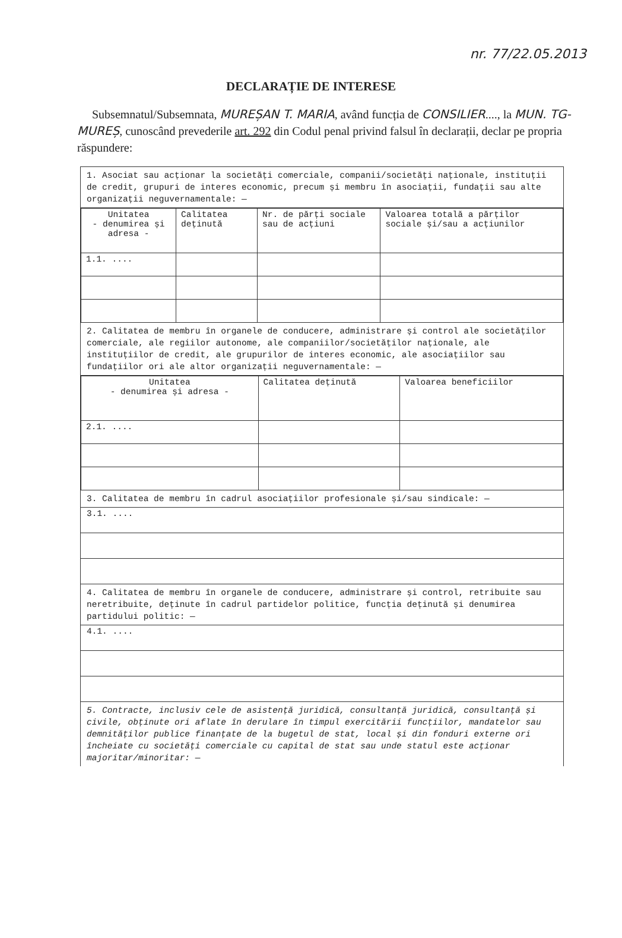nr. 77/22.05.2013
DECLARAȚIE DE INTERESE
Subsemnatul/Subsemnata, MUREȘAN T. MARIA, având funcția de CONSILIER...., la MUN. TG-MUREȘ, cunoscând prevederile art. 292 din Codul penal privind falsul în declarații, declar pe propria răspundere:
1. Asociat sau acționar la societăți comerciale, companii/societăți naționale, instituții de credit, grupuri de interes economic, precum și membru în asociații, fundații sau alte organizații neguvernamentale: —
| Unitatea - denumirea și adresa - | Calitatea deținută | Nr. de părți sociale sau de acțiuni | Valoarea totală a părților sociale și/sau a acțiunilor |
| --- | --- | --- | --- |
| 1.1. .... | | | |
2. Calitatea de membru în organele de conducere, administrare și control ale societăților comerciale, ale regiilor autonome, ale companiilor/societăților naționale, ale instituțiilor de credit, ale grupurilor de interes economic, ale asociațiilor sau fundațiilor ori ale altor organizații neguvernamentale: —
| Unitatea - denumirea și adresa - | Calitatea deținută | Valoarea beneficiilor |
| --- | --- | --- |
| 2.1. .... | | |
3. Calitatea de membru în cadrul asociațiilor profesionale și/sau sindicale: —
3.1. ....
4. Calitatea de membru în organele de conducere, administrare și control, retribuite sau neretribuite, deținute în cadrul partidelor politice, funcția deținută și denumirea partidului politic: —
4.1. ....
5. Contracte, inclusiv cele de asistență juridică, consultanță juridică, consultanță și civile, obținute ori aflate în derulare în timpul exercitării funcțiilor, mandatelor sau demnităților publice finanțate de la bugetul de stat, local și din fonduri externe ori încheiate cu societăți comerciale cu capital de stat sau unde statul este acționar majoritar/minoritar: —